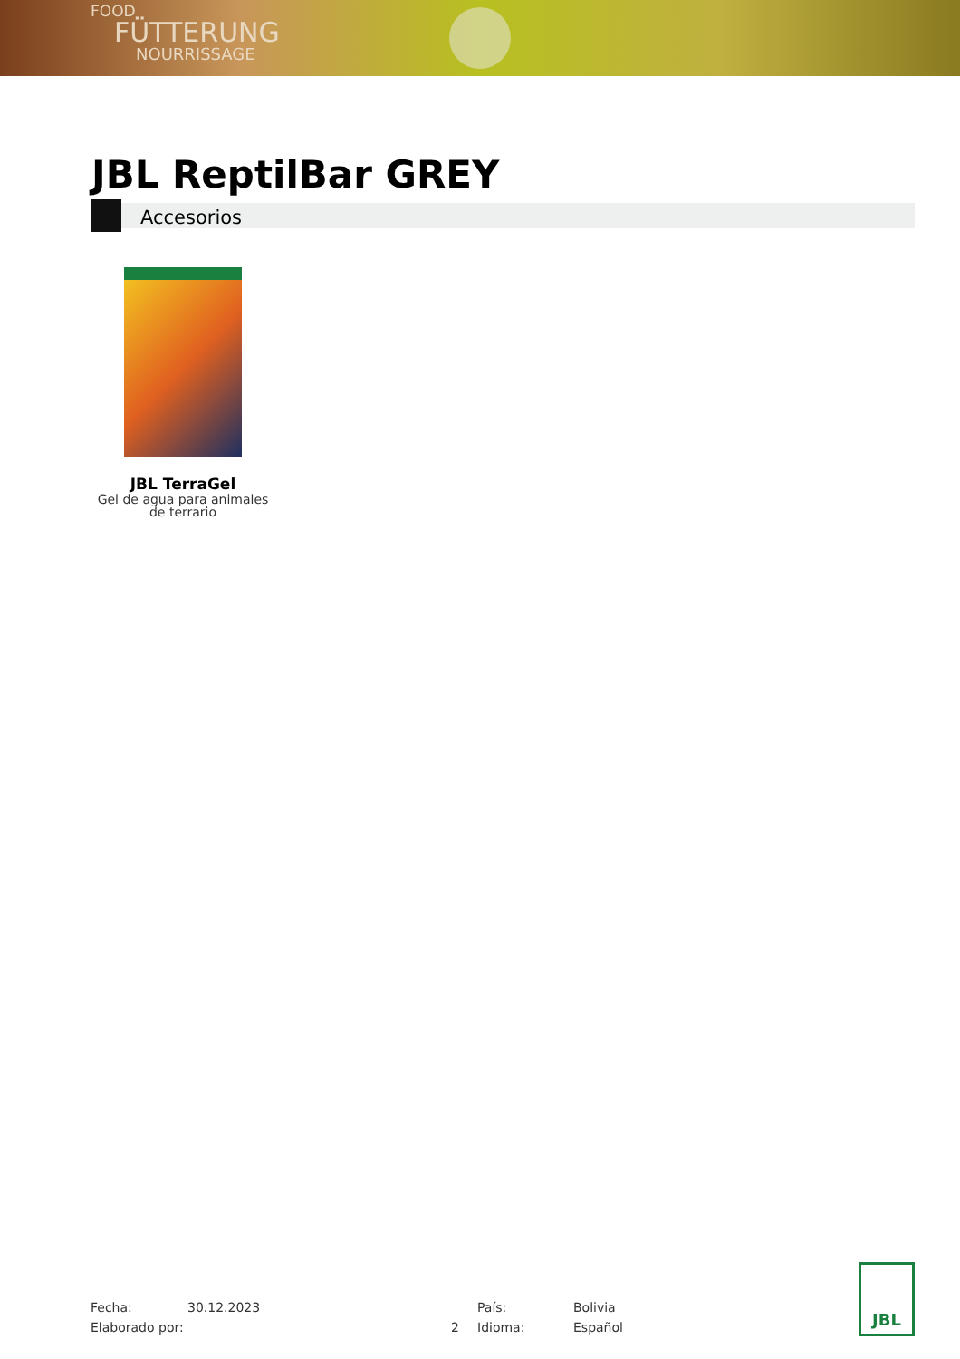FOOD
FÜTTERUNG
NOURRISSAGE
JBL ReptilBar GREY
Accesorios
JBL TerraGel
Gel de agua para animales de terrario
Fecha:
30.12.2023
País:
Bolivia
Elaborado por:
2
Idioma:
Español
JBL